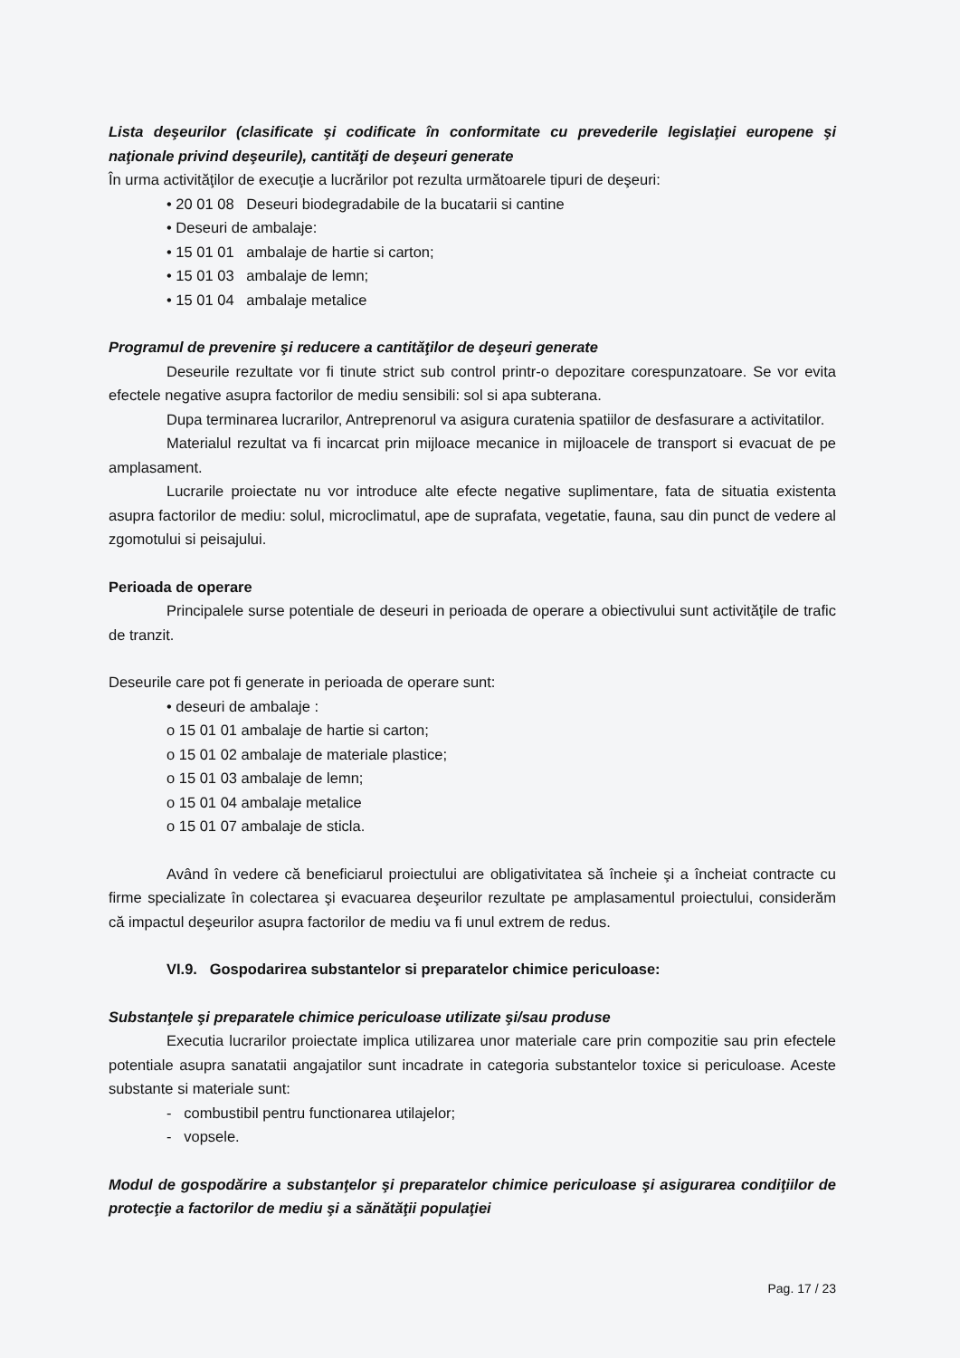Lista deşeurilor (clasificate şi codificate în conformitate cu prevederile legislaţiei europene şi naţionale privind deşeurile), cantităţi de deşeuri generate
În urma activităţilor de execuţie a lucrărilor pot rezulta următoarele tipuri de deşeuri:
• 20 01 08 Deseuri biodegradabile de la bucatarii si cantine
• Deseuri de ambalaje:
• 15 01 01 ambalaje de hartie si carton;
• 15 01 03 ambalaje de lemn;
• 15 01 04 ambalaje metalice
Programul de prevenire şi reducere a cantităţilor de deşeuri generate
Deseurile rezultate vor fi tinute strict sub control printr-o depozitare corespunzatoare. Se vor evita efectele negative asupra factorilor de mediu sensibili: sol si apa subterana.
Dupa terminarea lucrarilor, Antreprenorul va asigura curatenia spatiilor de desfasurare a activitatilor.
Materialul rezultat va fi incarcat prin mijloace mecanice in mijloacele de transport si evacuat de pe amplasament.
Lucrarile proiectate nu vor introduce alte efecte negative suplimentare, fata de situatia existenta asupra factorilor de mediu: solul, microclimatul, ape de suprafata, vegetatie, fauna, sau din punct de vedere al zgomotului si peisajului.
Perioada de operare
Principalele surse potentiale de deseuri in perioada de operare a obiectivului sunt activităţile de trafic de tranzit.
Deseurile care pot fi generate in perioada de operare sunt:
• deseuri de ambalaje :
o 15 01 01 ambalaje de hartie si carton;
o 15 01 02 ambalaje de materiale plastice;
o 15 01 03 ambalaje de lemn;
o 15 01 04 ambalaje metalice
o 15 01 07 ambalaje de sticla.
Având în vedere că beneficiarul proiectului are obligativitatea să încheie şi a încheiat contracte cu firme specializate în colectarea şi evacuarea deşeurilor rezultate pe amplasamentul proiectului, considerăm că impactul deşeurilor asupra factorilor de mediu va fi unul extrem de redus.
VI.9. Gospodarirea substantelor si preparatelor chimice periculoase:
Substanţele şi preparatele chimice periculoase utilizate şi/sau produse
Executia lucrarilor proiectate implica utilizarea unor materiale care prin compozitie sau prin efectele potentiale asupra sanatatii angajatilor sunt incadrate in categoria substantelor toxice si periculoase. Aceste substante si materiale sunt:
- combustibil pentru functionarea utilajelor;
- vopsele.
Modul de gospodărire a substanţelor şi preparatelor chimice periculoase şi asigurarea condiţiilor de protecţie a factorilor de mediu şi a sănătăţii populaţiei
Pag. 17 / 23